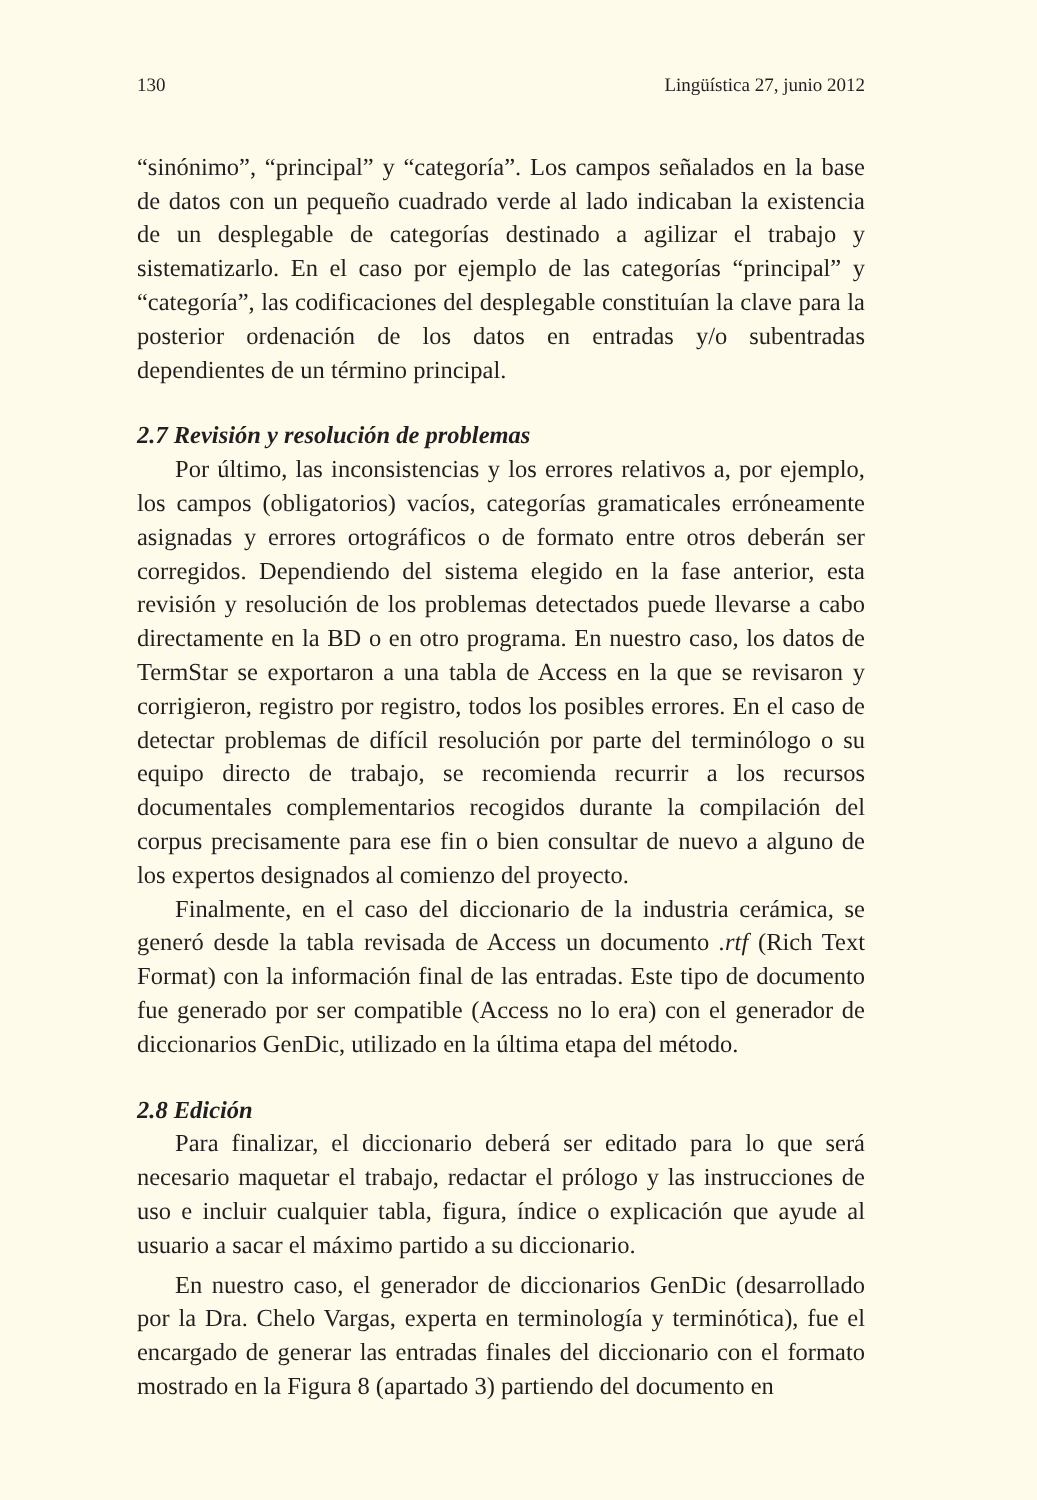130 Lingüística 27, junio 2012
“sinónimo”, “principal” y “categoría”. Los campos señalados en la base de datos con un pequeño cuadrado verde al lado indicaban la existencia de un desplegable de categorías destinado a agilizar el trabajo y sistematizarlo. En el caso por ejemplo de las categorías “principal” y “categoría”, las codificaciones del desplegable constituían la clave para la posterior ordenación de los datos en entradas y/o subentradas dependientes de un término principal.
2.7 Revisión y resolución de problemas
Por último, las inconsistencias y los errores relativos a, por ejemplo, los campos (obligatorios) vacíos, categorías gramaticales erróneamente asignadas y errores ortográficos o de formato entre otros deberán ser corregidos. Dependiendo del sistema elegido en la fase anterior, esta revisión y resolución de los problemas detectados puede llevarse a cabo directamente en la BD o en otro programa. En nuestro caso, los datos de TermStar se exportaron a una tabla de Access en la que se revisaron y corrigieron, registro por registro, todos los posibles errores. En el caso de detectar problemas de difícil resolución por parte del terminólogo o su equipo directo de trabajo, se recomienda recurrir a los recursos documentales complementarios recogidos durante la compilación del corpus precisamente para ese fin o bien consultar de nuevo a alguno de los expertos designados al comienzo del proyecto.
Finalmente, en el caso del diccionario de la industria cerámica, se generó desde la tabla revisada de Access un documento .rtf (Rich Text Format) con la información final de las entradas. Este tipo de documento fue generado por ser compatible (Access no lo era) con el generador de diccionarios GenDic, utilizado en la última etapa del método.
2.8 Edición
Para finalizar, el diccionario deberá ser editado para lo que será necesario maquetar el trabajo, redactar el prólogo y las instrucciones de uso e incluir cualquier tabla, figura, índice o explicación que ayude al usuario a sacar el máximo partido a su diccionario.
En nuestro caso, el generador de diccionarios GenDic (desarrollado por la Dra. Chelo Vargas, experta en terminología y terminótica), fue el encargado de generar las entradas finales del diccionario con el formato mostrado en la Figura 8 (apartado 3) partiendo del documento en